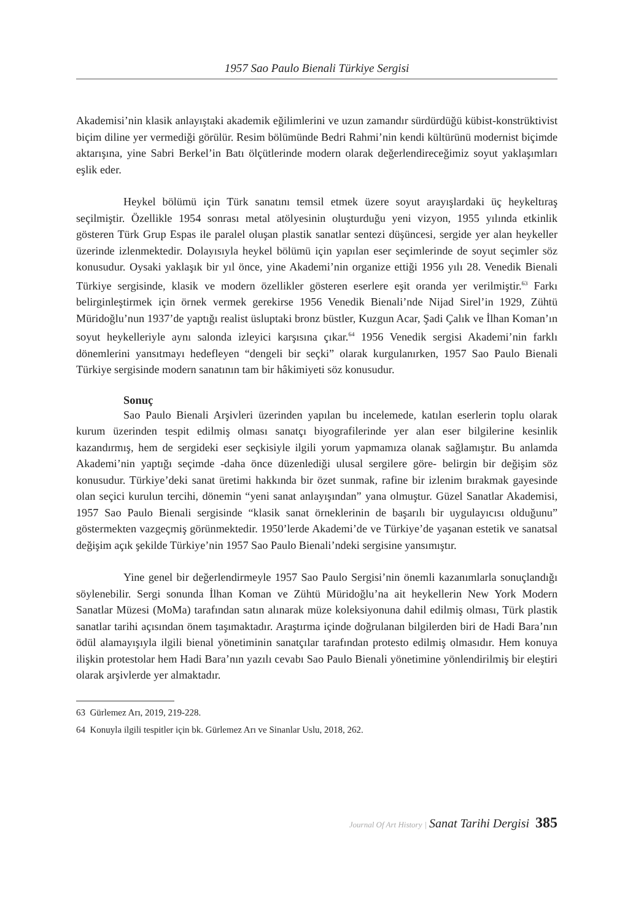1957 Sao Paulo Bienali Türkiye Sergisi
Akademisi’nin klasik anlayıştaki akademik eğilimlerini ve uzun zamandır sürdürdüğü kübist-konstrüktivist biçim diline yer vermediği görülür. Resim bölümünde Bedri Rahmi’nin kendi kültürünü modernist biçimde aktarışına, yine Sabri Berkel’in Batı ölçütlerinde modern olarak değerlendireceğimiz soyut yaklaşımları eşlik eder.
Heykel bölümü için Türk sanatını temsil etmek üzere soyut arayışlardaki üç heykeltıraş seçilmiştir. Özellikle 1954 sonrası metal atölyesinin oluşturduğu yeni vizyon, 1955 yılında etkinlik gösteren Türk Grup Espas ile paralel oluşan plastik sanatlar sentezi düşüncesi, sergide yer alan heykeller üzerinde izlenmektedir. Dolayısıyla heykel bölümü için yapılan eser seçimlerinde de soyut seçimler söz konusudur. Oysaki yaklaşık bir yıl önce, yine Akademi’nin organize ettiği 1956 yılı 28. Venedik Bienali Türkiye sergisinde, klasik ve modern özellikler gösteren eserlere eşit oranda yer verilmiştir.<sup>63</sup> Farkı belirginleştirmek için örnek vermek gerekirse 1956 Venedik Bienali’nde Nijad Sirel’in 1929, Zühtü Müridoğlu’nun 1937’de yaptığı realist üsluptaki bronz büstler, Kuzgun Acar, Şadi Çalık ve İlhan Koman’ın soyut heykelleriyle aynı salonda izleyici karşısına çıkar.<sup>64</sup> 1956 Venedik sergisi Akademi’nin farklı dönemlerini yansıtmayı hedefleyen “dengeli bir seçki” olarak kurgulanırken, 1957 Sao Paulo Bienali Türkiye sergisinde modern sanatının tam bir hâkimiyeti söz konusudur.
Sonuç
Sao Paulo Bienali Arşivleri üzerinden yapılan bu incelemede, katılan eserlerin toplu olarak kurum üzerinden tespit edilmiş olması sanatçı biyografilerinde yer alan eser bilgilerine kesinlik kazandırmış, hem de sergideki eser seçkisiyle ilgili yorum yapmamıza olanak sağlamıştır. Bu anlamda Akademi’nin yaptığı seçimde -daha önce düzenlediği ulusal sergilere göre- belirgin bir değişim söz konusudur. Türkiye’deki sanat üretimi hakkında bir özet sunmak, rafine bir izlenim bırakmak gayesinde olan seçici kurulun tercihi, dönemin “yeni sanat anlayışından” yana olmuştur. Güzel Sanatlar Akademisi, 1957 Sao Paulo Bienali sergisinde “klasik sanat örneklerinin de başarılı bir uygulayıcısı olduğunu” göstermekten vazgeçmiş görünmektedir. 1950’lerde Akademi’de ve Türkiye’de yaşanan estetik ve sanatsal değişim açık şekilde Türkiye’nin 1957 Sao Paulo Bienali’ndeki sergisine yansımıştır.
Yine genel bir değerlendirmeyle 1957 Sao Paulo Sergisi’nin önemli kazanımlarla sonuçlandığı söylenebilir. Sergi sonunda İlhan Koman ve Zühtü Müridoğlu’na ait heykellerin New York Modern Sanatlar Müzesi (MoMa) tarafından satın alınarak müze koleksiyonuna dahil edilmiş olması, Türk plastik sanatlar tarihi açısından önem taşımaktadır. Araştırma içinde doğrulanan bilgilerden biri de Hadi Bara’nın ödül alamayışıyla ilgili bienal yönetiminin sanatçılar tarafından protesto edilmiş olmasıdır. Hem konuya ilişkin protestolar hem Hadi Bara’nın yazılı cevabı Sao Paulo Bienali yönetimine yönlendirilmiş bir eleştiri olarak arşivlerde yer almaktadır.
63 Gürlemez Arı, 2019, 219-228.
64 Konuyla ilgili tespitler için bk. Gürlemez Arı ve Sinanlar Uslu, 2018, 262.
Journal Of Art History | Sanat Tarihi Dergisi 385